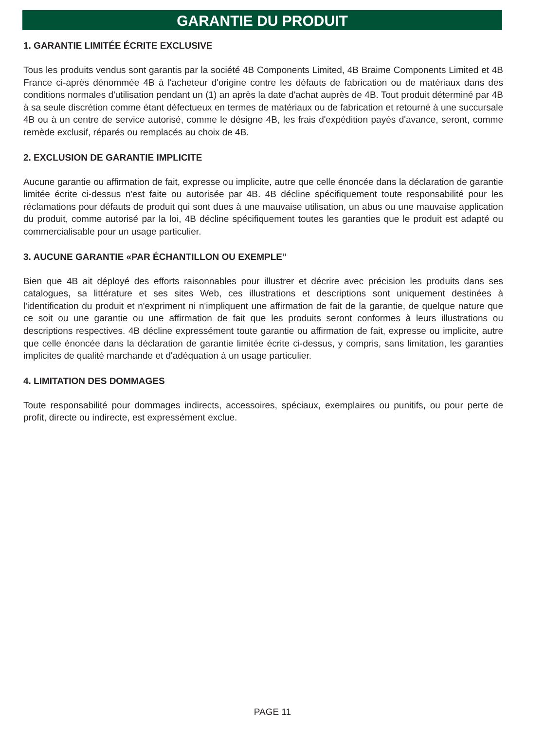GARANTIE DU PRODUIT
1. GARANTIE LIMITÉE ÉCRITE EXCLUSIVE
Tous les produits vendus sont garantis par la société 4B Components Limited, 4B Braime Components Limited et 4B France ci-après dénommée 4B à l'acheteur d'origine contre les défauts de fabrication ou de matériaux dans des conditions normales d'utilisation pendant un (1) an après la date d'achat auprès de 4B. Tout produit déterminé par 4B à sa seule discrétion comme étant défectueux en termes de matériaux ou de fabrication et retourné à une succursale 4B ou à un centre de service autorisé, comme le désigne 4B, les frais d'expédition payés d'avance, seront, comme remède exclusif, réparés ou remplacés au choix de 4B.
2. EXCLUSION DE GARANTIE IMPLICITE
Aucune garantie ou affirmation de fait, expresse ou implicite, autre que celle énoncée dans la déclaration de garantie limitée écrite ci-dessus n'est faite ou autorisée par 4B. 4B décline spécifiquement toute responsabilité pour les réclamations pour défauts de produit qui sont dues à une mauvaise utilisation, un abus ou une mauvaise application du produit, comme autorisé par la loi, 4B décline spécifiquement toutes les garanties que le produit est adapté ou commercialisable pour un usage particulier.
3. AUCUNE GARANTIE «PAR ÉCHANTILLON OU EXEMPLE”
Bien que 4B ait déployé des efforts raisonnables pour illustrer et décrire avec précision les produits dans ses catalogues, sa littérature et ses sites Web, ces illustrations et descriptions sont uniquement destinées à l'identification du produit et n'expriment ni n'impliquent une affirmation de fait de la garantie, de quelque nature que ce soit ou une garantie ou une affirmation de fait que les produits seront conformes à leurs illustrations ou descriptions respectives. 4B décline expressément toute garantie ou affirmation de fait, expresse ou implicite, autre que celle énoncée dans la déclaration de garantie limitée écrite ci-dessus, y compris, sans limitation, les garanties implicites de qualité marchande et d'adéquation à un usage particulier.
4. LIMITATION DES DOMMAGES
Toute responsabilité pour dommages indirects, accessoires, spéciaux, exemplaires ou punitifs, ou pour perte de profit, directe ou indirecte, est expressément exclue.
PAGE 11